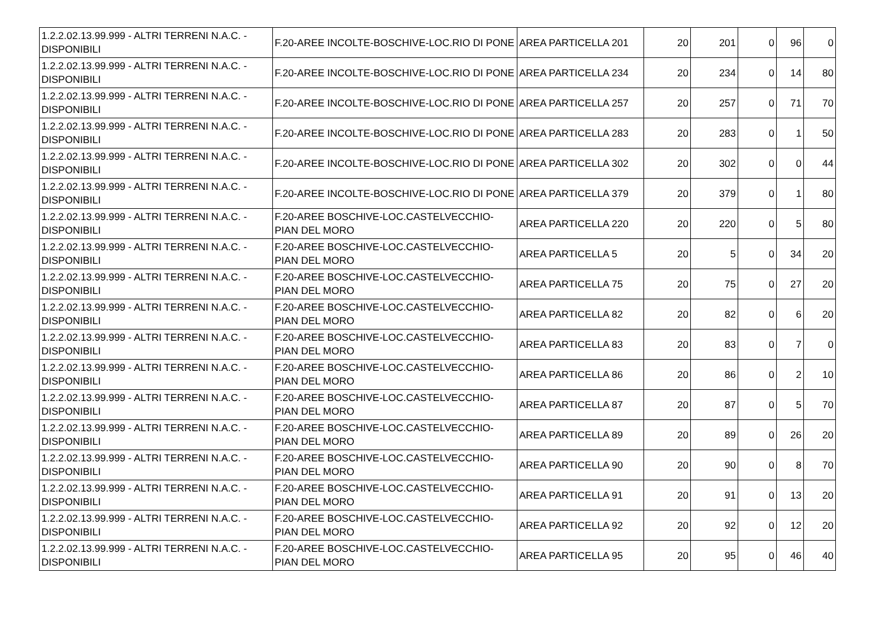| 1.2.2.02.13.99.999 - ALTRI TERRENI N.A.C. - DISPONIBILI | F.20-AREE INCOLTE-BOSCHIVE-LOC.RIO DI PONE | AREA PARTICELLA 201 | 20 | 201 | 0 | 96 | 0 |
| 1.2.2.02.13.99.999 - ALTRI TERRENI N.A.C. - DISPONIBILI | F.20-AREE INCOLTE-BOSCHIVE-LOC.RIO DI PONE | AREA PARTICELLA 234 | 20 | 234 | 0 | 14 | 80 |
| 1.2.2.02.13.99.999 - ALTRI TERRENI N.A.C. - DISPONIBILI | F.20-AREE INCOLTE-BOSCHIVE-LOC.RIO DI PONE | AREA PARTICELLA 257 | 20 | 257 | 0 | 71 | 70 |
| 1.2.2.02.13.99.999 - ALTRI TERRENI N.A.C. - DISPONIBILI | F.20-AREE INCOLTE-BOSCHIVE-LOC.RIO DI PONE | AREA PARTICELLA 283 | 20 | 283 | 0 | 1 | 50 |
| 1.2.2.02.13.99.999 - ALTRI TERRENI N.A.C. - DISPONIBILI | F.20-AREE INCOLTE-BOSCHIVE-LOC.RIO DI PONE | AREA PARTICELLA 302 | 20 | 302 | 0 | 0 | 44 |
| 1.2.2.02.13.99.999 - ALTRI TERRENI N.A.C. - DISPONIBILI | F.20-AREE INCOLTE-BOSCHIVE-LOC.RIO DI PONE | AREA PARTICELLA 379 | 20 | 379 | 0 | 1 | 80 |
| 1.2.2.02.13.99.999 - ALTRI TERRENI N.A.C. - DISPONIBILI | F.20-AREE BOSCHIVE-LOC.CASTELVECCHIO-PIAN DEL MORO | AREA PARTICELLA 220 | 20 | 220 | 0 | 5 | 80 |
| 1.2.2.02.13.99.999 - ALTRI TERRENI N.A.C. - DISPONIBILI | F.20-AREE BOSCHIVE-LOC.CASTELVECCHIO-PIAN DEL MORO | AREA PARTICELLA 5 | 20 | 5 | 0 | 34 | 20 |
| 1.2.2.02.13.99.999 - ALTRI TERRENI N.A.C. - DISPONIBILI | F.20-AREE BOSCHIVE-LOC.CASTELVECCHIO-PIAN DEL MORO | AREA PARTICELLA 75 | 20 | 75 | 0 | 27 | 20 |
| 1.2.2.02.13.99.999 - ALTRI TERRENI N.A.C. - DISPONIBILI | F.20-AREE BOSCHIVE-LOC.CASTELVECCHIO-PIAN DEL MORO | AREA PARTICELLA 82 | 20 | 82 | 0 | 6 | 20 |
| 1.2.2.02.13.99.999 - ALTRI TERRENI N.A.C. - DISPONIBILI | F.20-AREE BOSCHIVE-LOC.CASTELVECCHIO-PIAN DEL MORO | AREA PARTICELLA 83 | 20 | 83 | 0 | 7 | 0 |
| 1.2.2.02.13.99.999 - ALTRI TERRENI N.A.C. - DISPONIBILI | F.20-AREE BOSCHIVE-LOC.CASTELVECCHIO-PIAN DEL MORO | AREA PARTICELLA 86 | 20 | 86 | 0 | 2 | 10 |
| 1.2.2.02.13.99.999 - ALTRI TERRENI N.A.C. - DISPONIBILI | F.20-AREE BOSCHIVE-LOC.CASTELVECCHIO-PIAN DEL MORO | AREA PARTICELLA 87 | 20 | 87 | 0 | 5 | 70 |
| 1.2.2.02.13.99.999 - ALTRI TERRENI N.A.C. - DISPONIBILI | F.20-AREE BOSCHIVE-LOC.CASTELVECCHIO-PIAN DEL MORO | AREA PARTICELLA 89 | 20 | 89 | 0 | 26 | 20 |
| 1.2.2.02.13.99.999 - ALTRI TERRENI N.A.C. - DISPONIBILI | F.20-AREE BOSCHIVE-LOC.CASTELVECCHIO-PIAN DEL MORO | AREA PARTICELLA 90 | 20 | 90 | 0 | 8 | 70 |
| 1.2.2.02.13.99.999 - ALTRI TERRENI N.A.C. - DISPONIBILI | F.20-AREE BOSCHIVE-LOC.CASTELVECCHIO-PIAN DEL MORO | AREA PARTICELLA 91 | 20 | 91 | 0 | 13 | 20 |
| 1.2.2.02.13.99.999 - ALTRI TERRENI N.A.C. - DISPONIBILI | F.20-AREE BOSCHIVE-LOC.CASTELVECCHIO-PIAN DEL MORO | AREA PARTICELLA 92 | 20 | 92 | 0 | 12 | 20 |
| 1.2.2.02.13.99.999 - ALTRI TERRENI N.A.C. - DISPONIBILI | F.20-AREE BOSCHIVE-LOC.CASTELVECCHIO-PIAN DEL MORO | AREA PARTICELLA 95 | 20 | 95 | 0 | 46 | 40 |